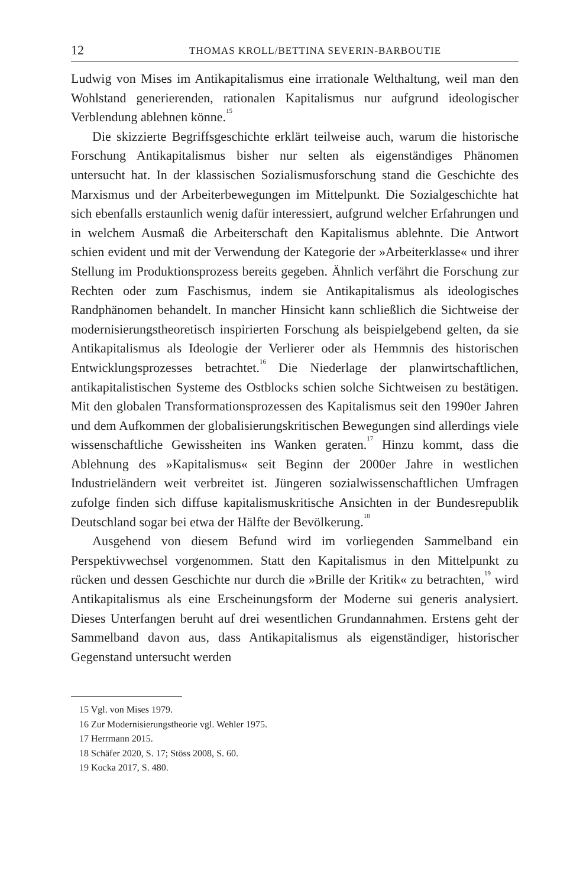12 THOMAS KROLL/BETTINA SEVERIN-BARBOUTIE
Ludwig von Mises im Antikapitalismus eine irrationale Welthaltung, weil man den Wohlstand generierenden, rationalen Kapitalismus nur aufgrund ideologischer Verblendung ablehnen könne.<sup>15</sup>
Die skizzierte Begriffsgeschichte erklärt teilweise auch, warum die historische Forschung Antikapitalismus bisher nur selten als eigenständiges Phänomen untersucht hat. In der klassischen Sozialismusforschung stand die Geschichte des Marxismus und der Arbeiterbewegungen im Mittelpunkt. Die Sozialgeschichte hat sich ebenfalls erstaunlich wenig dafür interessiert, aufgrund welcher Erfahrungen und in welchem Ausmaß die Arbeiterschaft den Kapitalismus ablehnte. Die Antwort schien evident und mit der Verwendung der Kategorie der »Arbeiterklasse« und ihrer Stellung im Produktionsprozess bereits gegeben. Ähnlich verfährt die Forschung zur Rechten oder zum Faschismus, indem sie Antikapitalismus als ideologisches Randphänomen behandelt. In mancher Hinsicht kann schließlich die Sichtweise der modernisierungstheoretisch inspirierten Forschung als beispielgebend gelten, da sie Antikapitalismus als Ideologie der Verlierer oder als Hemmnis des historischen Entwicklungsprozesses betrachtet.<sup>16</sup> Die Niederlage der planwirtschaftlichen, antikapitalistischen Systeme des Ostblocks schien solche Sichtweisen zu bestätigen. Mit den globalen Transformationsprozessen des Kapitalismus seit den 1990er Jahren und dem Aufkommen der globalisierungskritischen Bewegungen sind allerdings viele wissenschaftliche Gewissheiten ins Wanken geraten.<sup>17</sup> Hinzu kommt, dass die Ablehnung des »Kapitalismus« seit Beginn der 2000er Jahre in westlichen Industrieländern weit verbreitet ist. Jüngeren sozialwissenschaftlichen Umfragen zufolge finden sich diffuse kapitalismuskritische Ansichten in der Bundesrepublik Deutschland sogar bei etwa der Hälfte der Bevölkerung.<sup>18</sup>
Ausgehend von diesem Befund wird im vorliegenden Sammelband ein Perspektivwechsel vorgenommen. Statt den Kapitalismus in den Mittelpunkt zu rücken und dessen Geschichte nur durch die »Brille der Kritik« zu betrachten,<sup>19</sup> wird Antikapitalismus als eine Erscheinungsform der Moderne sui generis analysiert. Dieses Unterfangen beruht auf drei wesentlichen Grundannahmen. Erstens geht der Sammelband davon aus, dass Antikapitalismus als eigenständiger, historischer Gegenstand untersucht werden
15 Vgl. von Mises 1979.
16 Zur Modernisierungstheorie vgl. Wehler 1975.
17 Herrmann 2015.
18 Schäfer 2020, S. 17; Stöss 2008, S. 60.
19 Kocka 2017, S. 480.